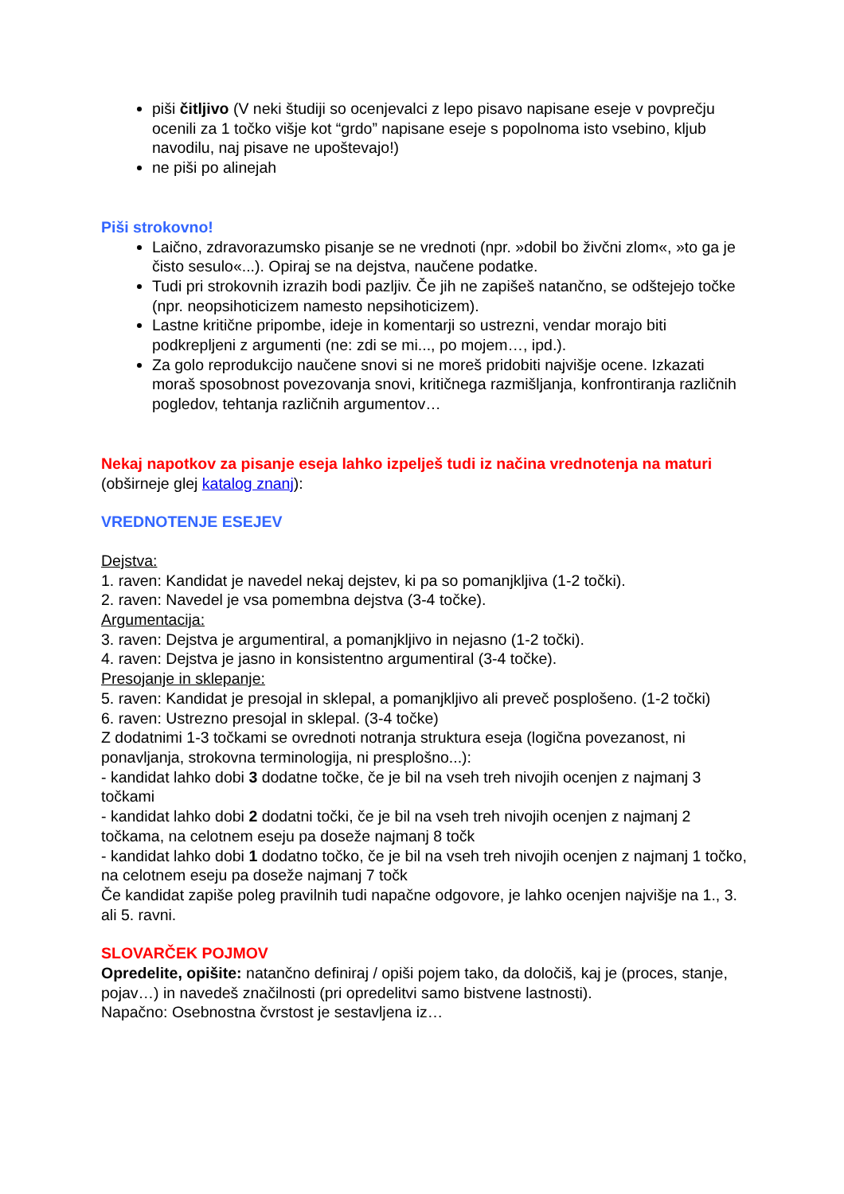piši čitljivo (V neki študiji so ocenjevalci z lepo pisavo napisane eseje v povprečju ocenili za 1 točko višje kot “grdo” napisane eseje s popolnoma isto vsebino, kljub navodilu, naj pisave ne upoštevajo!)
ne piši po alinejah
Piši strokovno!
Laično, zdravorazumsko pisanje se ne vrednoti (npr. »dobil bo živčni zlom«, »to ga je čisto sesulo«...). Opiraj se na dejstva, naučene podatke.
Tudi pri strokovnih izrazih bodi pazljiv. Če jih ne zapišeš natančno, se odštejejo točke (npr. neopsihoticizem namesto nepsihoticizem).
Lastne kritične pripombe, ideje in komentarji so ustrezni, vendar morajo biti podkrepljeni z argumenti (ne: zdi se mi..., po mojem…, ipd.).
Za golo reprodukcijo naučene snovi si ne moreš pridobiti najvišje ocene. Izkazati moraš sposobnost povezovanja snovi, kritičnega razmišljanja, konfrontiranja različnih pogledov, tehtanja različnih argumentov…
Nekaj napotkov za pisanje eseja lahko izpelješ tudi iz načina vrednotenja na maturi (obširneje glej katalog znanj):
VREDNOTENJE ESEJEV
Dejstva:
1. raven: Kandidat je navedel nekaj dejstev, ki pa so pomanjkljiva (1-2 točki).
2. raven: Navedel je vsa pomembna dejstva (3-4 točke).
Argumentacija:
3. raven: Dejstva je argumentiral, a pomanjkljivo in nejasno (1-2 točki).
4. raven: Dejstva je jasno in konsistentno argumentiral (3-4 točke).
Presojanje in sklepanje:
5. raven: Kandidat je presojal in sklepal, a pomanjkljivo ali preveč posplošeno. (1-2 točki)
6. raven: Ustrezno presojal in sklepal. (3-4 točke)
Z dodatnimi 1-3 točkami se ovrednoti notranja struktura eseja (logična povezanost, ni ponavljanja, strokovna terminologija, ni presplošno...):
- kandidat lahko dobi 3 dodatne točke, če je bil na vseh treh nivojih ocenjen z najmanj 3 točkami
- kandidat lahko dobi 2 dodatni točki, če je bil na vseh treh nivojih ocenjen z najmanj 2 točkama, na celotnem eseju pa doseže najmanj 8 točk
- kandidat lahko dobi 1 dodatno točko, če je bil na vseh treh nivojih ocenjen z najmanj 1 točko, na celotnem eseju pa doseže najmanj 7 točk
Če kandidat zapiše poleg pravilnih tudi napačne odgovore, je lahko ocenjen najvišje na 1., 3. ali 5. ravni.
SLOVARČEK POJMOV
Opredelite, opišite: natančno definiraj / opiši pojem tako, da določiš, kaj je (proces, stanje, pojav…) in navedeš značilnosti (pri opredelitvi samo bistvene lastnosti).
Napačno: Osebnostna čvrstost je sestavljena iz…